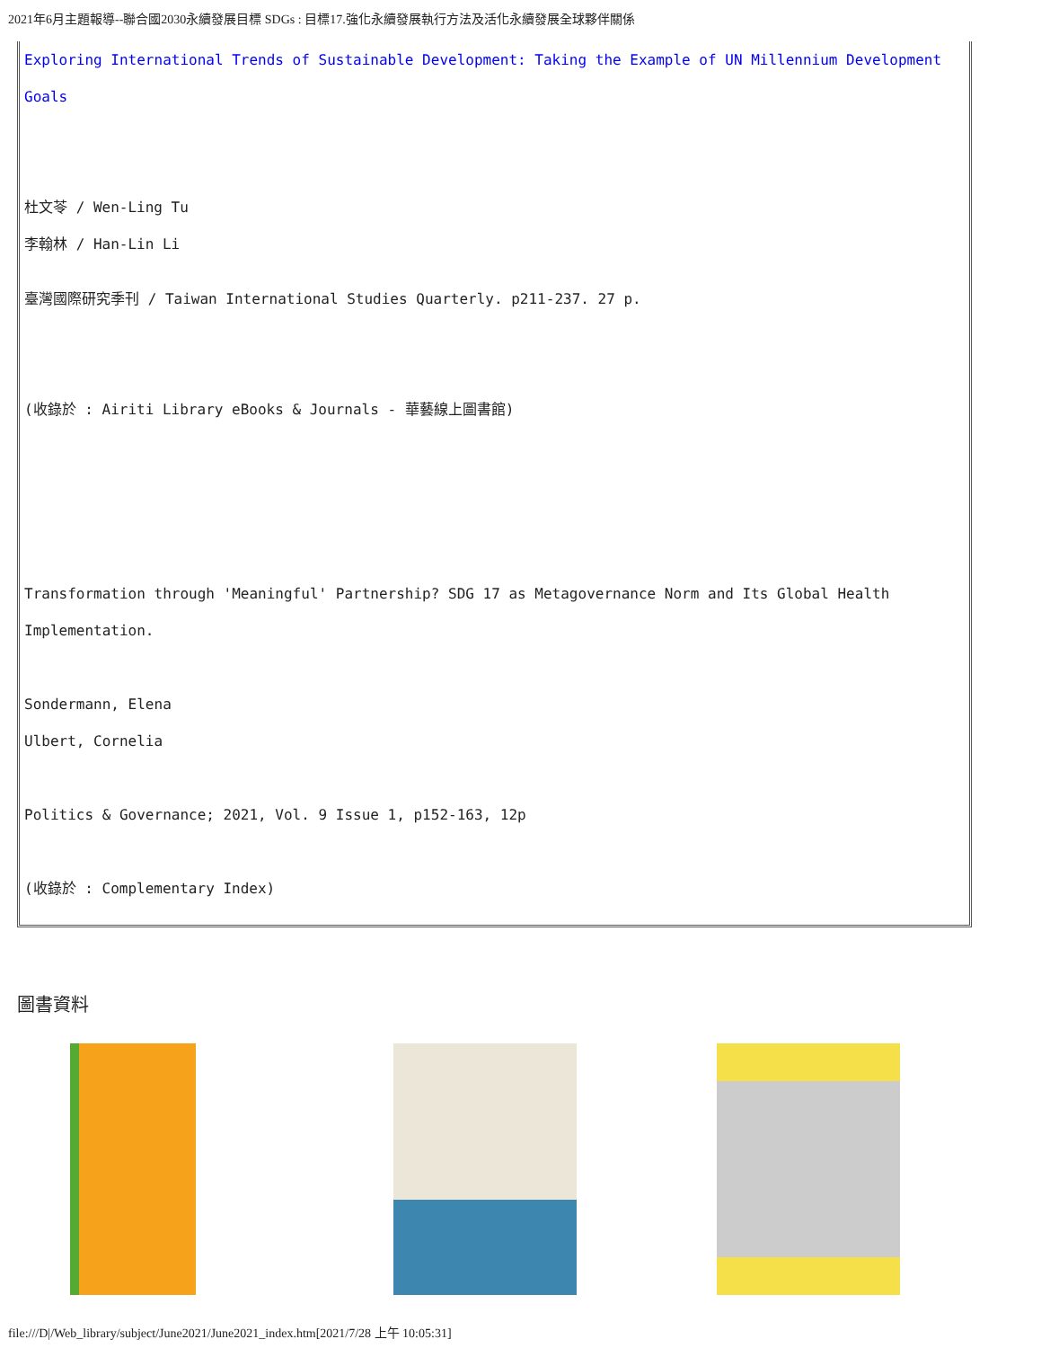2021年6月主題報導--聯合國2030永續發展目標 SDGs : 目標17.強化永續發展執行方法及活化永續發展全球夥伴關係
Exploring International Trends of Sustainable Development: Taking the Example of UN Millennium Development Goals
杜文苓 / Wen-Ling Tu
李翰林 / Han-Lin Li
臺灣國際研究季刊 / Taiwan International Studies Quarterly. p211-237. 27 p.
(收錄於 : Airiti Library eBooks & Journals - 華藝線上圖書館)
Transformation through 'Meaningful' Partnership? SDG 17 as Metagovernance Norm and Its Global Health Implementation.
Sondermann, Elena
Ulbert, Cornelia
Politics & Governance; 2021, Vol. 9 Issue 1, p152-163, 12p
(收錄於 : Complementary Index)
圖書資料
file:///D|/Web_library/subject/June2021/June2021_index.htm[2021/7/28 上午 10:05:31]